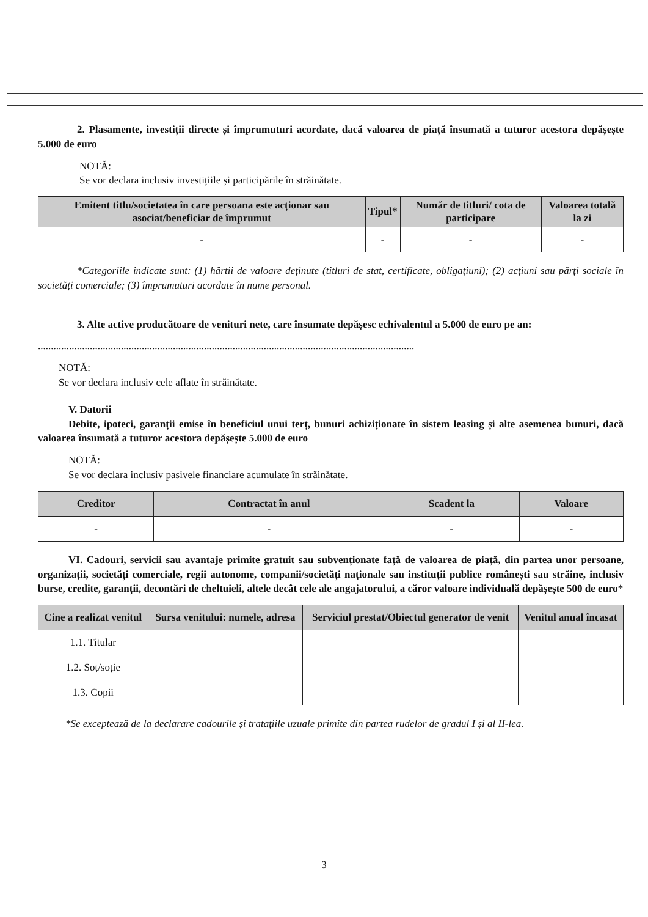2. Plasamente, investiții directe și împrumuturi acordate, dacă valoarea de piață însumată a tuturor acestora depășește 5.000 de euro
NOTĂ:
Se vor declara inclusiv investițiile și participările în străinătate.
| Emitent titlu/societatea în care persoana este acționar sau asociat/beneficiar de împrumut | Tipul* | Număr de titluri/ cota de participare | Valoarea totală la zi |
| --- | --- | --- | --- |
| - | - | - | - |
*Categoriile indicate sunt: (1) hârtii de valoare deținute (titluri de stat, certificate, obligațiuni); (2) acțiuni sau părți sociale în societăți comerciale; (3) împrumuturi acordate în nume personal.
3. Alte active producătoare de venituri nete, care însumate depășesc echivalentul a 5.000 de euro pe an:
.................................................................................................................................................
NOTĂ:
Se vor declara inclusiv cele aflate în străinătate.
V. Datorii
Debite, ipoteci, garanții emise în beneficiul unui terț, bunuri achiziționate în sistem leasing și alte asemenea bunuri, dacă valoarea însumată a tuturor acestora depășește 5.000 de euro
NOTĂ:
Se vor declara inclusiv pasivele financiare acumulate în străinătate.
| Creditor | Contractat în anul | Scadent la | Valoare |
| --- | --- | --- | --- |
| - | - | - | - |
VI. Cadouri, servicii sau avantaje primite gratuit sau subvenționate față de valoarea de piață, din partea unor persoane, organizații, societăți comerciale, regii autonome, companii/societăți naționale sau instituții publice românești sau străine, inclusiv burse, credite, garanții, decontări de cheltuieli, altele decât cele ale angajatorului, a căror valoare individuală depășește 500 de euro*
| Cine a realizat venitul | Sursa venitului: numele, adresa | Serviciul prestat/Obiectul generator de venit | Venitul anual încasat |
| --- | --- | --- | --- |
| 1.1. Titular | | | |
| 1.2. Soț/soție | | | |
| 1.3. Copii | | | |
*Se exceptează de la declarare cadourile și tratațiile uzuale primite din partea rudelor de gradul I și al II-lea.
3